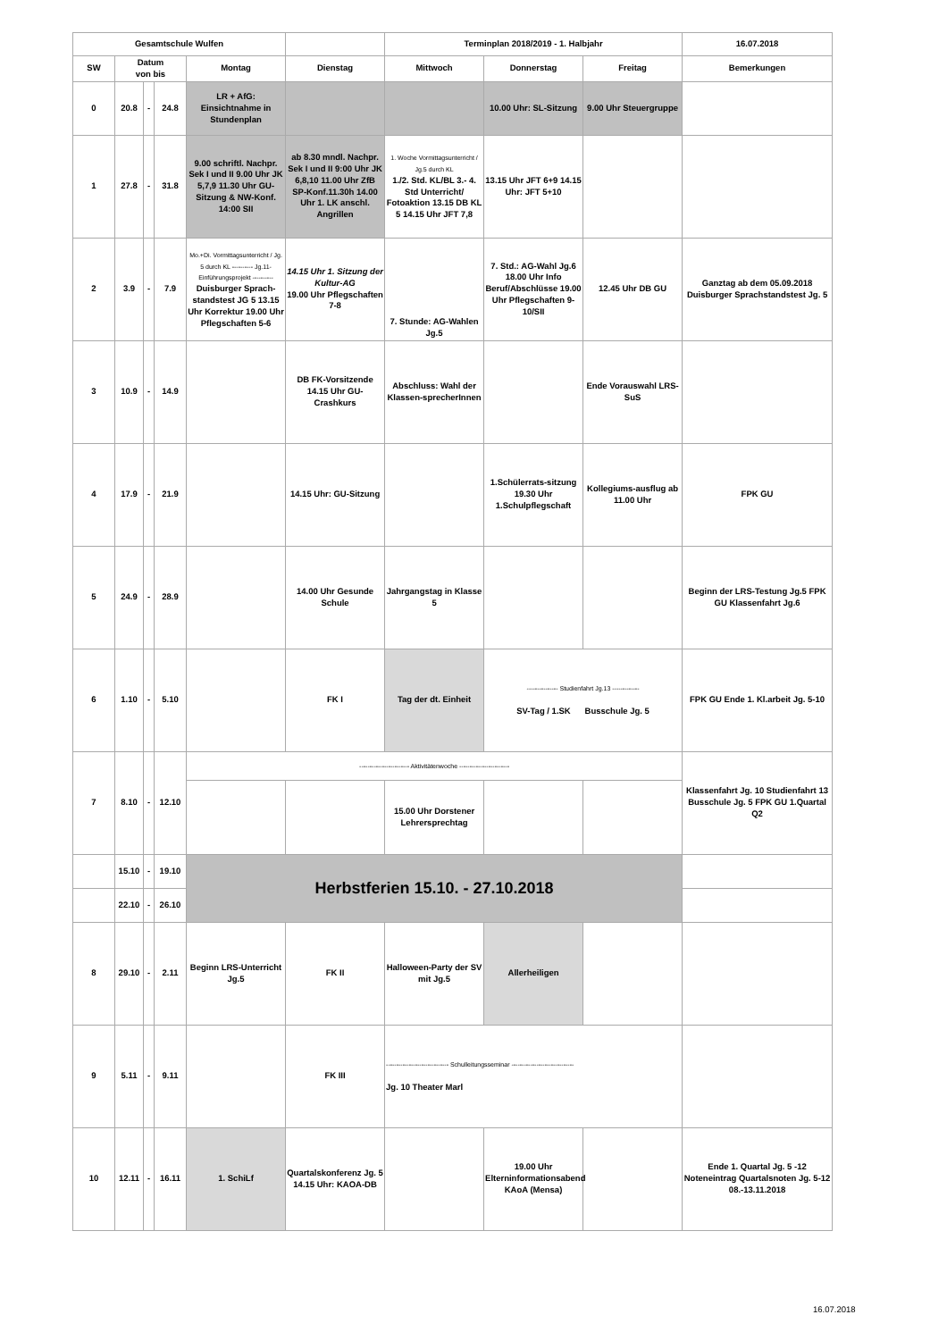| Gesamtschule Wulfen | | | | | | Terminplan 2018/2019 - 1. Halbjahr | | | 16.07.2018 |
| SW | Datum von bis | | | Montag | Dienstag | Mittwoch | Donnerstag | Freitag | Bemerkungen |
| 0 | 20.8 | - | 24.8 | LR + AfG: Einsichtnahme in Stundenplan | | | 10.00 Uhr: SL-Sitzung | 9.00 Uhr Steuergruppe | |
| 1 | 27.8 | - | 31.8 | 9.00 schriftl. Nachpr. Sek I und II 9.00 Uhr JK 5,7,9 11.30 Uhr GU-Sitzung & NW-Konf. 14:00 SII | ab 8.30 mndl. Nachpr. Sek I und II 9:00 Uhr JK 6,8,10 11.00 Uhr ZfB SP-Konf.11.30h 14.00 Uhr 1. LK anschl. Angrillen | 1. Woche Vormittagsunterricht / Jg.5 durch KL 1./2. Std. KL/BL 3.- 4. Std Unterricht/ Fotoaktion 13.15 DB KL 5 14.15 Uhr JFT 7,8 | 13.15 Uhr JFT 6+9 14.15 Uhr: JFT 5+10 | | |
| 2 | 3.9 | - | 7.9 | Mo.+Di. Vormittagsunterricht / Jg. 5 durch KL ---------- Jg.11- Einführungsprojekt ---------- Duisburger Sprach-standstest JG 5 13.15 Uhr Korrektur 19.00 Uhr Pflegschaften 5-6 | 14.15 Uhr 1. Sitzung der Kultur-AG 19.00 Uhr Pflegschaften 7-8 | 7. Stunde: AG-Wahlen Jg.5 | 7. Std.: AG-Wahl Jg.6 18.00 Uhr Info Beruf/Abschlüsse 19.00 Uhr Pflegschaften 9-10/SII | 12.45 Uhr DB GU | Ganztag ab dem 05.09.2018 Duisburger Sprachstandstest Jg. 5 |
| 3 | 10.9 | - | 14.9 | | DB FK-Vorsitzende 14.15 Uhr GU-Crashkurs | Abschluss: Wahl der Klassen-sprecherInnen | | Ende Vorauswahl LRS-SuS | |
| 4 | 17.9 | - | 21.9 | | 14.15 Uhr: GU-Sitzung | | 1.Schülerrats-sitzung 19.30 Uhr 1.Schulpflegschaft | Kollegiums-ausflug ab 11.00 Uhr | FPK GU |
| 5 | 24.9 | - | 28.9 | | 14.00 Uhr Gesunde Schule | Jahrgangstag in Klasse 5 | | | Beginn der LRS-Testung Jg.5 FPK GU Klassenfahrt Jg.6 |
| 6 | 1.10 | - | 5.10 | | FK I | Tag der dt. Einheit | --------------- Studienfahrt Jg.13 ------------- SV-Tag / 1.SK Busschule Jg. 5 | | FPK GU Ende 1. Kl.arbeit Jg. 5-10 |
| 7 | 8.10 | - | 12.10 | ------------------------ Aktivitätenwoche ------------------------ | | | | | Klassenfahrt Jg. 10 Studienfahrt 13 Busschule Jg. 5 FPK GU 1.Quartal Q2 |
| | | | | | | 15.00 Uhr Dorstener Lehrersprechtag | | | |
| | 15.10 | - | 19.10 | Herbstferien 15.10. - 27.10.2018 | | | | | |
| | 22.10 | - | 26.10 | | | | | | |
| 8 | 29.10 | - | 2.11 | Beginn LRS-Unterricht Jg.5 | FK II | Halloween-Party der SV mit Jg.5 | Allerheiligen | | |
| 9 | 5.11 | - | 9.11 | | FK III | ------------------------------ Schulleitungsseminar ------------------------------ Jg. 10 Theater Marl | | | |
| 10 | 12.11 | - | 16.11 | 1. SchiLf | Quartalskonferenz Jg. 5 14.15 Uhr: KAOA-DB | | 19.00 Uhr Elterninformationsabend KAoA (Mensa) | | Ende 1. Quartal Jg. 5 -12 Noteneintrag Quartalsnoten Jg. 5-12 08.-13.11.2018 |
16.07.2018